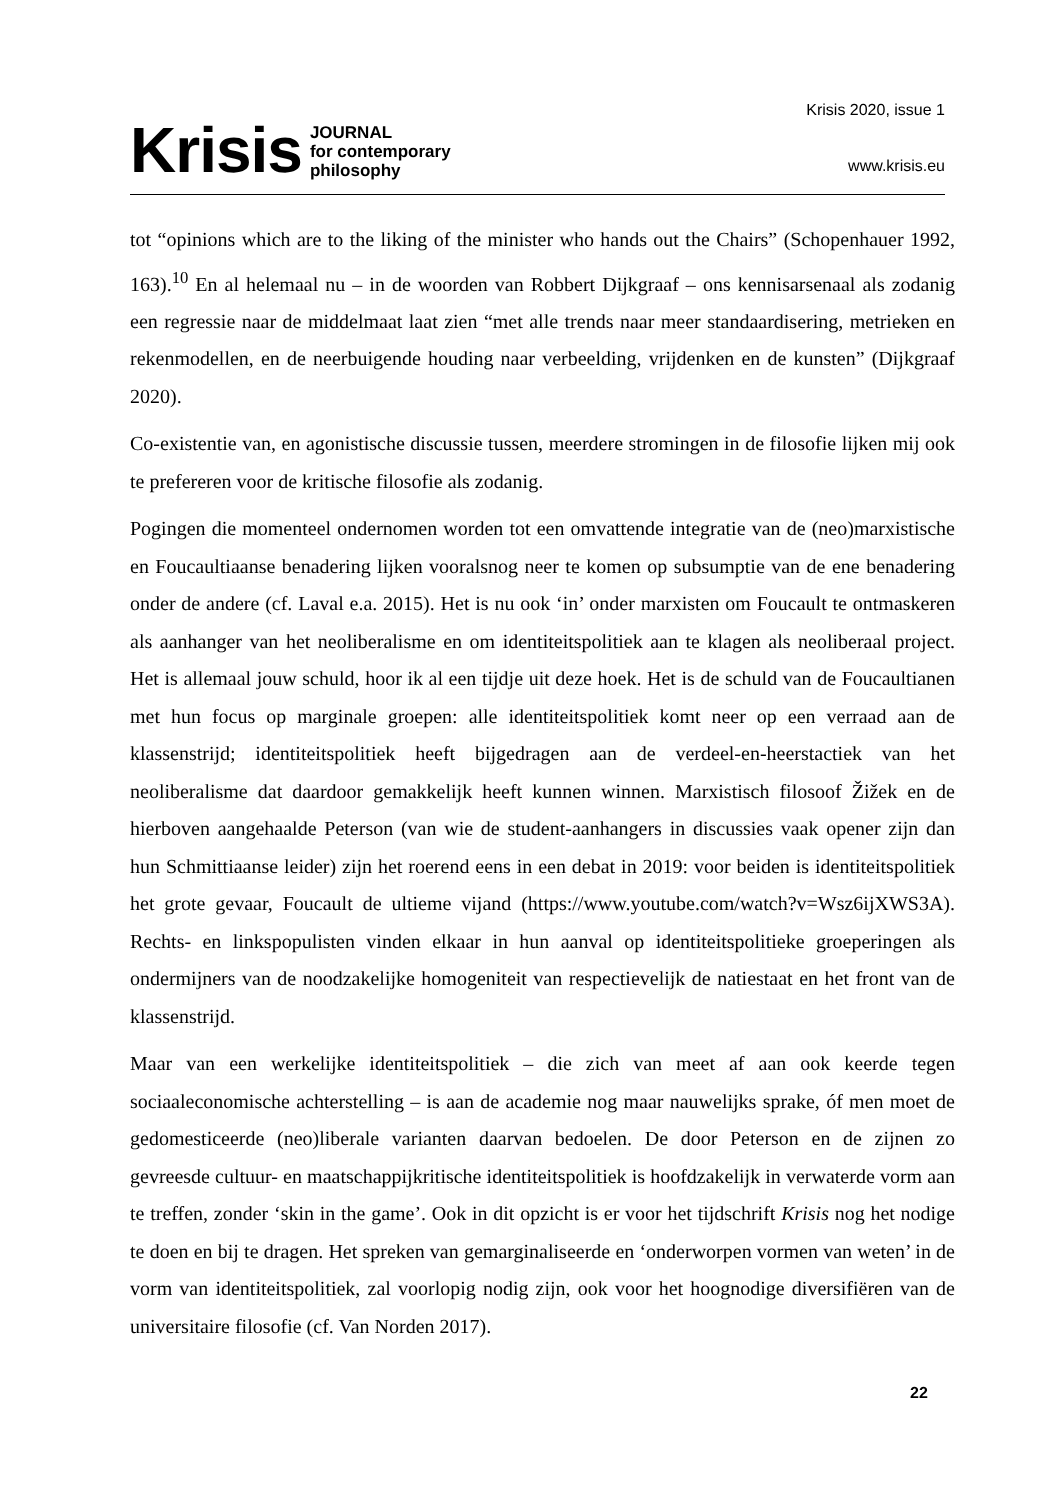Krisis JOURNAL
for contemporary
philosophy
Krisis 2020, issue 1
www.krisis.eu
tot “opinions which are to the liking of the minister who hands out the Chairs” (Schopenhauer 1992, 163).<sup>10</sup> En al helemaal nu – in de woorden van Robbert Dijkgraaf – ons kennisarsenaal als zodanig een regressie naar de middelmaat laat zien “met alle trends naar meer standaardisering, metrieken en rekenmodellen, en de neerbuigende houding naar verbeelding, vrijdenken en de kunsten” (Dijkgraaf 2020).
Co-existentie van, en agonistische discussie tussen, meerdere stromingen in de filosofie lijken mij ook te prefereren voor de kritische filosofie als zodanig.
Pogingen die momenteel ondernomen worden tot een omvattende integratie van de (neo)marxistische en Foucaultiaanse benadering lijken vooralsnog neer te komen op subsumptie van de ene benadering onder de andere (cf. Laval e.a. 2015). Het is nu ook ‘in’ onder marxisten om Foucault te ontmaskeren als aanhanger van het neoliberalisme en om identiteitspolitiek aan te klagen als neoliberaal project. Het is allemaal jouw schuld, hoor ik al een tijdje uit deze hoek. Het is de schuld van de Foucaultianen met hun focus op marginale groepen: alle identiteitspolitiek komt neer op een verraad aan de klassenstrijd; identiteitspolitiek heeft bijgedragen aan de verdeel-en-heerstactiek van het neoliberalisme dat daardoor gemakkelijk heeft kunnen winnen. Marxistisch filosoof Žižek en de hierboven aangehaalde Peterson (van wie de student-aanhangers in discussies vaak opener zijn dan hun Schmittiaanse leider) zijn het roerend eens in een debat in 2019: voor beiden is identiteitspolitiek het grote gevaar, Foucault de ultieme vijand (https://www.youtube.com/watch?v=Wsz6ijXWS3A). Rechts- en linkspopulisten vinden elkaar in hun aanval op identiteitspolitieke groeperingen als ondermijners van de noodzakelijke homogeniteit van respectievelijk de natiestaat en het front van de klassenstrijd.
Maar van een werkelijke identiteitspolitiek – die zich van meet af aan ook keerde tegen sociaaleconomische achterstelling – is aan de academie nog maar nauwelijks sprake, óf men moet de gedomesticeerde (neo)liberale varianten daarvan bedoelen. De door Peterson en de zijnen zo gevreesde cultuur- en maatschappijkritische identiteitspolitiek is hoofdzakelijk in verwaterde vorm aan te treffen, zonder ‘skin in the game’. Ook in dit opzicht is er voor het tijdschrift Krisis nog het nodige te doen en bij te dragen. Het spreken van gemarginaliseerde en ‘onderworpen vormen van weten’ in de vorm van identiteitspolitiek, zal voorlopig nodig zijn, ook voor het hoognodige diversifiëren van de universitaire filosofie (cf. Van Norden 2017).
22